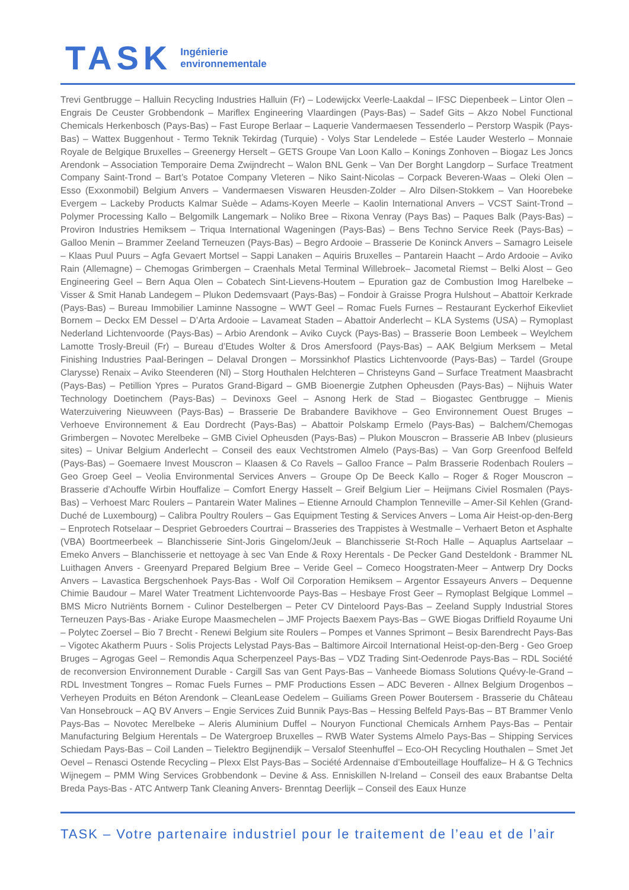TASK
Ingénierie
environnementale
Trevi Gentbrugge – Halluin Recycling Industries Halluin (Fr) – Lodewijckx Veerle-Laakdal – IFSC Diepenbeek – Lintor Olen – Engrais De Ceuster Grobbendonk – Mariflex Engineering Vlaardingen (Pays-Bas) – Sadef Gits – Akzo Nobel Functional Chemicals Herkenbosch (Pays-Bas) – Fast Europe Berlaar – Laquerie Vandermaesen Tessenderlo – Perstorp Waspik (Pays-Bas) – Wattex Buggenhout - Termo Teknik Tekirdag (Turquie) - Volys Star Lendelede – Estée Lauder Westerlo – Monnaie Royale de Belgique Bruxelles – Greenergy Herselt – GETS Groupe Van Loon Kallo – Konings Zonhoven – Biogaz Les Joncs Arendonk – Association Temporaire Dema Zwijndrecht – Walon BNL Genk – Van Der Borght Langdorp – Surface Treatment Company Saint-Trond – Bart’s Potatoe Company Vleteren – Niko Saint-Nicolas – Corpack Beveren-Waas – Oleki Olen – Esso (Exxonmobil) Belgium Anvers – Vandermaesen Viswaren Heusden-Zolder – Alro Dilsen-Stokkem – Van Hoorebeke Evergem – Lackeby Products Kalmar Suède – Adams-Koyen Meerle – Kaolin International Anvers – VCST Saint-Trond – Polymer Processing Kallo – Belgomilk Langemark – Noliko Bree – Rixona Venray (Pays Bas) – Paques Balk (Pays-Bas) – Proviron Industries Hemiksem – Triqua International Wageningen (Pays-Bas) – Bens Techno Service Reek (Pays-Bas) – Galloo Menin – Brammer Zeeland Terneuzen (Pays-Bas) – Begro Ardooie – Brasserie De Koninck Anvers – Samagro Leisele – Klaas Puul Puurs – Agfa Gevaert Mortsel – Sappi Lanaken – Aquiris Bruxelles – Pantarein Haacht – Ardo Ardooie – Aviko Rain (Allemagne) – Chemogas Grimbergen – Craenhals Metal Terminal Willebroek– Jacometal Riemst – Belki Alost – Geo Engineering Geel – Bern Aqua Olen – Cobatech Sint-Lievens-Houtem – Epuration gaz de Combustion Imog Harelbeke – Visser & Smit Hanab Landegem – Plukon Dedemsvaart (Pays-Bas) – Fondoir à Graisse Progra Hulshout – Abattoir Kerkrade (Pays-Bas) – Bureau Immobilier Laminne Nassogne – WWT Geel – Romac Fuels Furnes – Restaurant Eyckerhof Eikevliet Bornem – Deckx EM Dessel – D’Arta Ardooie – Lavameat Staden – Abattoir Anderlecht – KLA Systems (USA) – Rymoplast Nederland Lichtenvoorde (Pays-Bas) – Arbio Arendonk – Aviko Cuyck (Pays-Bas) – Brasserie Boon Lembeek – Weylchem Lamotte Trosly-Breuil (Fr) – Bureau d’Etudes Wolter & Dros Amersfoord (Pays-Bas) – AAK Belgium Merksem – Metal Finishing Industries Paal-Beringen – Delaval Drongen – Morssinkhof Plastics Lichtenvoorde (Pays-Bas) – Tardel (Groupe Clarysse) Renaix – Aviko Steenderen (Nl) – Storg Houthalen Helchteren – Christeyns Gand – Surface Treatment Maasbracht (Pays-Bas) – Petillion Ypres – Puratos Grand-Bigard – GMB Bioenergie Zutphen Opheusden (Pays-Bas) – Nijhuis Water Technology Doetinchem (Pays-Bas) – Devinoxs Geel – Asnong Herk de Stad – Biogastec Gentbrugge – Mienis Waterzuivering Nieuwveen (Pays-Bas) – Brasserie De Brabandere Bavikhove – Geo Environnement Ouest Bruges – Verhoeve Environnement & Eau Dordrecht (Pays-Bas) – Abattoir Polskamp Ermelo (Pays-Bas) – Balchem/Chemogas Grimbergen – Novotec Merelbeke – GMB Civiel Opheusden (Pays-Bas) – Plukon Mouscron – Brasserie AB Inbev (plusieurs sites) – Univar Belgium Anderlecht – Conseil des eaux Vechtstromen Almelo (Pays-Bas) – Van Gorp Greenfood Belfeld (Pays-Bas) – Goemaere Invest Mouscron – Klaasen & Co Ravels – Galloo France – Palm Brasserie Rodenbach Roulers – Geo Groep Geel – Veolia Environmental Services Anvers – Groupe Op De Beeck Kallo – Roger & Roger Mouscron – Brasserie d’Achouffe Wirbin Houffalize – Comfort Energy Hasselt – Greif Belgium Lier – Heijmans Civiel Rosmalen (Pays-Bas) – Verhoest Marc Roulers – Pantarein Water Malines – Etienne Arnould Champlon Tenneville – Amer-Sil Kehlen (Grand-Duché de Luxembourg) – Calibra Poultry Roulers – Gas Equipment Testing & Services Anvers – Loma Air Heist-op-den-Berg – Enprotech Rotselaar – Despriet Gebroeders Courtrai – Brasseries des Trappistes à Westmalle – Verhaert Beton et Asphalte (VBA) Boortmeerbeek – Blanchisserie Sint-Joris Gingelom/Jeuk – Blanchisserie St-Roch Halle – Aquaplus Aartselaar – Emeko Anvers – Blanchisserie et nettoyage à sec Van Ende & Roxy Herentals - De Pecker Gand Desteldonk - Brammer NL Luithagen Anvers - Greenyard Prepared Belgium Bree – Veride Geel – Comeco Hoogstraten-Meer – Antwerp Dry Docks Anvers – Lavastica Bergschenhoek Pays-Bas - Wolf Oil Corporation Hemiksem – Argentor Essayeurs Anvers – Dequenne Chimie Baudour – Marel Water Treatment Lichtenvoorde Pays-Bas – Hesbaye Frost Geer – Rymoplast Belgique Lommel – BMS Micro Nutriënts Bornem - Culinor Destelbergen – Peter CV Dinteloord Pays-Bas – Zeeland Supply Industrial Stores Terneuzen Pays-Bas - Ariake Europe Maasmechelen – JMF Projects Baexem Pays-Bas – GWE Biogas Driffield Royaume Uni – Polytec Zoersel – Bio 7 Brecht - Renewi Belgium site Roulers – Pompes et Vannes Sprimont – Besix Barendrecht Pays-Bas – Vigotec Akatherm Puurs - Solis Projects Lelystad Pays-Bas – Baltimore Aircoil International Heist-op-den-Berg - Geo Groep Bruges – Agrogas Geel – Remondis Aqua Scherpenzeel Pays-Bas – VDZ Trading Sint-Oedenrode Pays-Bas – RDL Société de reconversion Environnement Durable - Cargill Sas van Gent Pays-Bas – Vanheede Biomass Solutions Quévy-le-Grand – RDL Investment Tongres – Romac Fuels Furnes – PMF Productions Essen – ADC Beveren - Allnex Belgium Drogenbos – Verheyen Produits en Béton Arendonk – CleanLease Oedelem – Guiliams Green Power Boutersem - Brasserie du Château Van Honsebrouck – AQ BV Anvers – Engie Services Zuid Bunnik Pays-Bas – Hessing Belfeld Pays-Bas – BT Brammer Venlo Pays-Bas – Novotec Merelbeke – Aleris Aluminium Duffel – Nouryon Functional Chemicals Arnhem Pays-Bas – Pentair Manufacturing Belgium Herentals – De Watergroep Bruxelles – RWB Water Systems Almelo Pays-Bas – Shipping Services Schiedam Pays-Bas – Coil Landen – Tielektro Begijnendijk – Versalof Steenhuffel – Eco-OH Recycling Houthalen – Smet Jet Oevel – Renasci Ostende Recycling – Plexx Elst Pays-Bas – Société Ardennaise d’Embouteillage Houffalize– H & G Technics Wijnegem – PMM Wing Services Grobbendonk – Devine & Ass. Enniskillen N-Ireland – Conseil des eaux Brabantse Delta Breda Pays-Bas - ATC Antwerp Tank Cleaning Anvers- Brenntag Deerlijk – Conseil des Eaux Hunze
TASK – Votre partenaire industriel pour le traitement de l’eau et de l’air